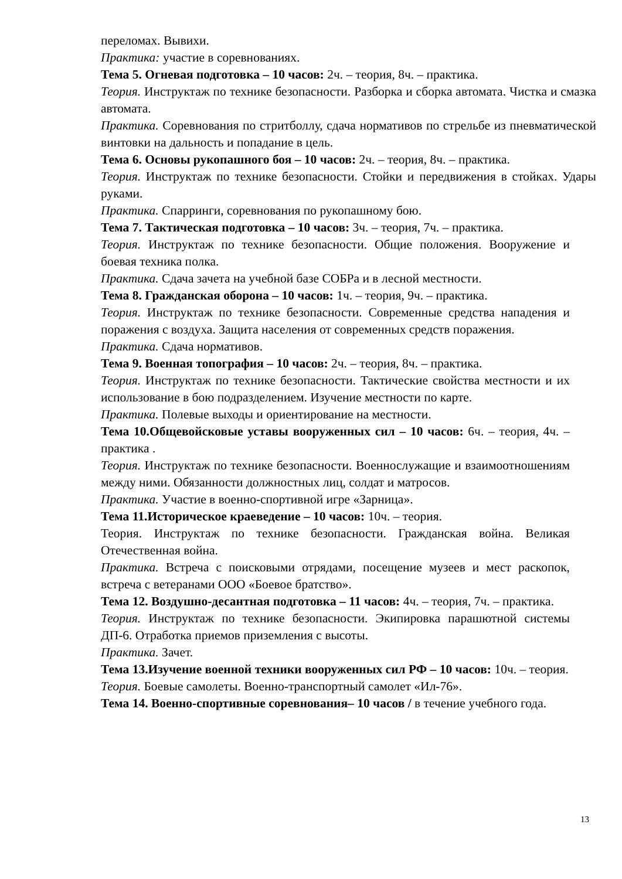переломах. Вывихи.
Практика: участие в соревнованиях.
Тема 5. Огневая подготовка – 10 часов: 2ч. – теория, 8ч. – практика.
Теория. Инструктаж по технике безопасности. Разборка и сборка автомата. Чистка и смазка автомата.
Практика. Соревнования по стритболлу, сдача нормативов по стрельбе из пневматической винтовки на дальность и попадание в цель.
Тема 6. Основы рукопашного боя – 10 часов: 2ч. – теория, 8ч. – практика.
Теория. Инструктаж по технике безопасности. Стойки и передвижения в стойках. Удары руками.
Практика. Спарринги, соревнования по рукопашному бою.
Тема 7. Тактическая подготовка – 10 часов: 3ч. – теория, 7ч. – практика.
Теория. Инструктаж по технике безопасности. Общие положения. Вооружение и боевая техника полка.
Практика. Сдача зачета на учебной базе СОБРа и в лесной местности.
Тема 8. Гражданская оборона – 10 часов: 1ч. – теория, 9ч. – практика.
Теория. Инструктаж по технике безопасности. Современные средства нападения и поражения с воздуха. Защита населения от современных средств поражения.
Практика. Сдача нормативов.
Тема 9. Военная топография – 10 часов: 2ч. – теория, 8ч. – практика.
Теория. Инструктаж по технике безопасности. Тактические свойства местности и их использование в бою подразделением. Изучение местности по карте.
Практика. Полевые выходы и ориентирование на местности.
Тема 10.Общевойсковые уставы вооруженных сил – 10 часов: 6ч. – теория, 4ч. – практика .
Теория. Инструктаж по технике безопасности. Военнослужащие и взаимоотношениям между ними. Обязанности должностных лиц, солдат и матросов.
Практика. Участие в военно-спортивной игре «Зарница».
Тема 11.Историческое краеведение – 10 часов: 10ч. – теория.
Теория. Инструктаж по технике безопасности. Гражданская война. Великая Отечественная война.
Практика. Встреча с поисковыми отрядами, посещение музеев и мест раскопок, встреча с ветеранами ООО «Боевое братство».
Тема 12. Воздушно-десантная подготовка – 11 часов: 4ч. – теория, 7ч. – практика.
Теория. Инструктаж по технике безопасности. Экипировка парашютной системы ДП-6. Отработка приемов приземления с высоты.
Практика. Зачет.
Тема 13.Изучение военной техники вооруженных сил РФ – 10 часов: 10ч. – теория.
Теория. Боевые самолеты. Военно-транспортный самолет «Ил-76».
Тема 14. Военно-спортивные соревнования– 10 часов / в течение учебного года.
13